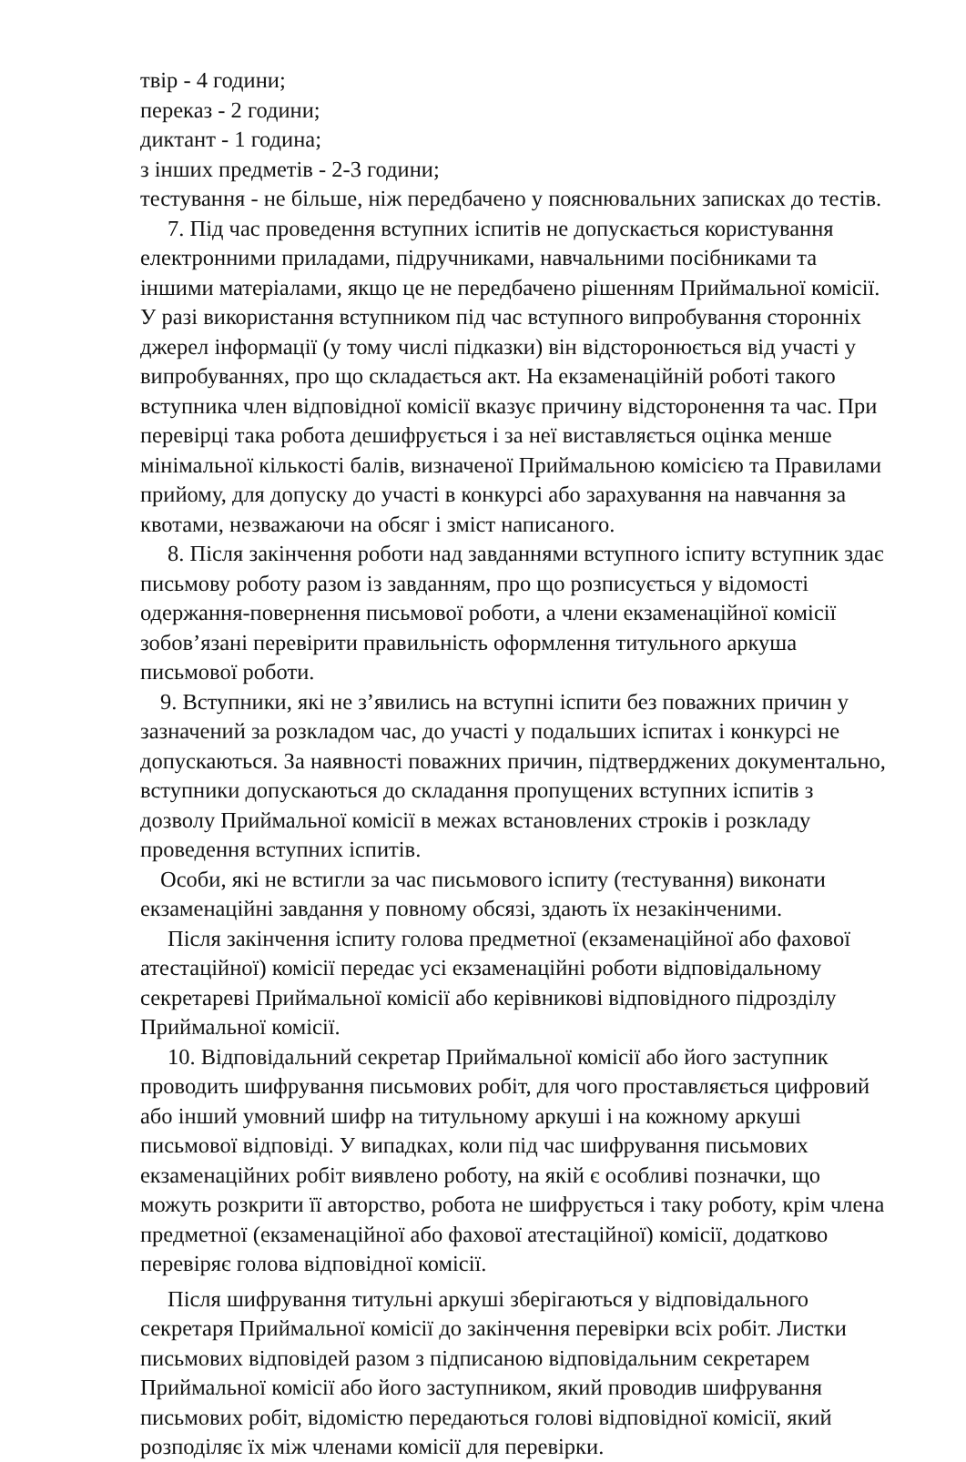твір - 4 години;
переказ - 2 години;
диктант - 1 година;
з інших предметів - 2-3 години;
тестування - не більше, ніж передбачено у пояснювальних записках до тестів.
7. Під час проведення вступних іспитів не допускається користування електронними приладами, підручниками, навчальними посібниками та іншими матеріалами, якщо це не передбачено рішенням Приймальної комісії. У разі використання вступником під час вступного випробування сторонніх джерел інформації (у тому числі підказки) він відсторонюється від участі у випробуваннях, про що складається акт. На екзаменаційній роботі такого вступника член відповідної комісії вказує причину відсторонення та час. При перевірці така робота дешифрується і за неї виставляється оцінка менше мінімальної кількості балів, визначеної Приймальною комісією та Правилами прийому, для допуску до участі в конкурсі або зарахування на навчання за квотами, незважаючи на обсяг і зміст написаного.
8. Після закінчення роботи над завданнями вступного іспиту вступник здає письмову роботу разом із завданням, про що розписується у відомості одержання-повернення письмової роботи, а члени екзаменаційної комісії зобов’язані перевірити правильність оформлення титульного аркуша письмової роботи.
9. Вступники, які не з’явились на вступні іспити без поважних причин у зазначений за розкладом час, до участі у подальших іспитах і конкурсі не допускаються. За наявності поважних причин, підтверджених документально, вступники допускаються до складання пропущених вступних іспитів з дозволу Приймальної комісії в межах встановлених строків і розкладу проведення вступних іспитів.
Особи, які не встигли за час письмового іспиту (тестування) виконати екзаменаційні завдання у повному обсязі, здають їх незакінченими.
Після закінчення іспиту голова предметної (екзаменаційної або фахової атестаційної) комісії передає усі екзаменаційні роботи відповідальному секретареві Приймальної комісії або керівникові відповідного підрозділу Приймальної комісії.
10. Відповідальний секретар Приймальної комісії або його заступник проводить шифрування письмових робіт, для чого проставляється цифровий або інший умовний шифр на титульному аркуші і на кожному аркуші письмової відповіді. У випадках, коли під час шифрування письмових екзаменаційних робіт виявлено роботу, на якій є особливі позначки, що можуть розкрити її авторство, робота не шифрується і таку роботу, крім члена предметної (екзаменаційної або фахової атестаційної) комісії, додатково перевіряє голова відповідної комісії.
Після шифрування титульні аркуші зберігаються у відповідального секретаря Приймальної комісії до закінчення перевірки всіх робіт. Листки письмових відповідей разом з підписаною відповідальним секретарем Приймальної комісії або його заступником, який проводив шифрування письмових робіт, відомістю передаються голові відповідної комісії, який розподіляє їх між членами комісії для перевірки.